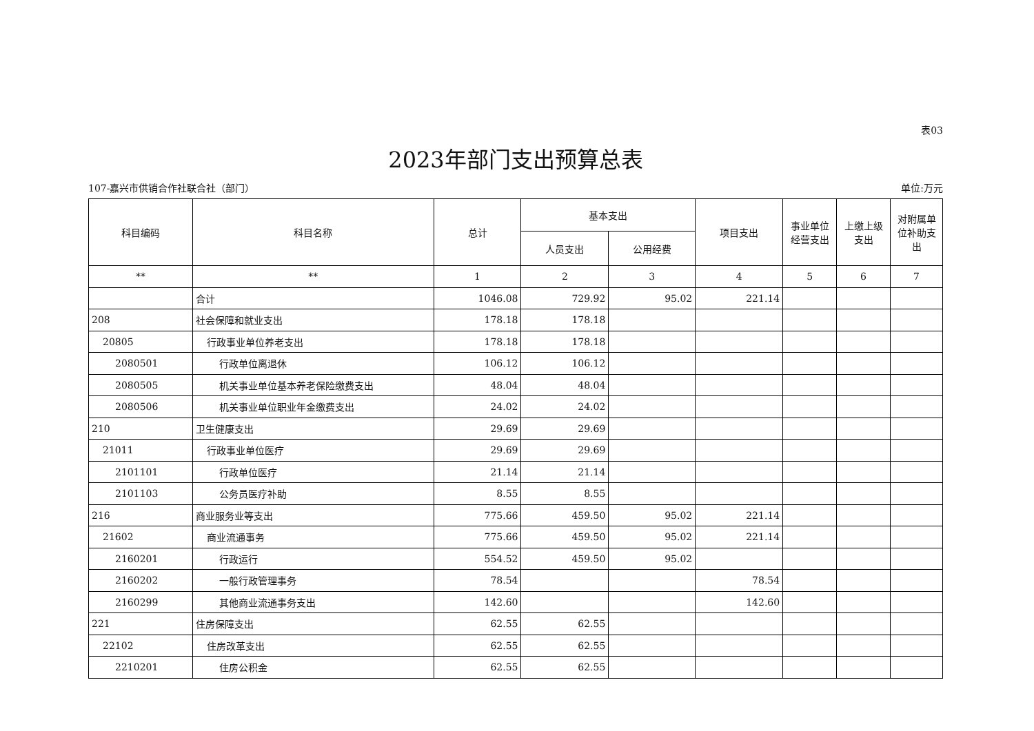表03
2023年部门支出预算总表
107-嘉兴市供销合作社联合社（部门） 单位:万元
| 科目编码 | 科目名称 | 总计 | 基本支出 | | 项目支出 | 事业单位经营支出 | 上缴上级支出 | 对附属单位补助支出 |
| --- | --- | --- | --- | --- | --- | --- | --- | --- |
| | | | 人员支出 | 公用经费 | | | | |
| ** | ** | 1 | 2 | 3 | 4 | 5 | 6 | 7 |
| | 合计 | 1046.08 | 729.92 | 95.02 | 221.14 | | | |
| 208 | 社会保障和就业支出 | 178.18 | 178.18 | | | | | |
| 20805 | 行政事业单位养老支出 | 178.18 | 178.18 | | | | | |
| 2080501 | 行政单位离退休 | 106.12 | 106.12 | | | | | |
| 2080505 | 机关事业单位基本养老保险缴费支出 | 48.04 | 48.04 | | | | | |
| 2080506 | 机关事业单位职业年金缴费支出 | 24.02 | 24.02 | | | | | |
| 210 | 卫生健康支出 | 29.69 | 29.69 | | | | | |
| 21011 | 行政事业单位医疗 | 29.69 | 29.69 | | | | | |
| 2101101 | 行政单位医疗 | 21.14 | 21.14 | | | | | |
| 2101103 | 公务员医疗补助 | 8.55 | 8.55 | | | | | |
| 216 | 商业服务业等支出 | 775.66 | 459.50 | 95.02 | 221.14 | | | |
| 21602 | 商业流通事务 | 775.66 | 459.50 | 95.02 | 221.14 | | | |
| 2160201 | 行政运行 | 554.52 | 459.50 | 95.02 | | | | |
| 2160202 | 一般行政管理事务 | 78.54 | | | 78.54 | | | |
| 2160299 | 其他商业流通事务支出 | 142.60 | | | 142.60 | | | |
| 221 | 住房保障支出 | 62.55 | 62.55 | | | | | |
| 22102 | 住房改革支出 | 62.55 | 62.55 | | | | | |
| 2210201 | 住房公积金 | 62.55 | 62.55 | | | | | |